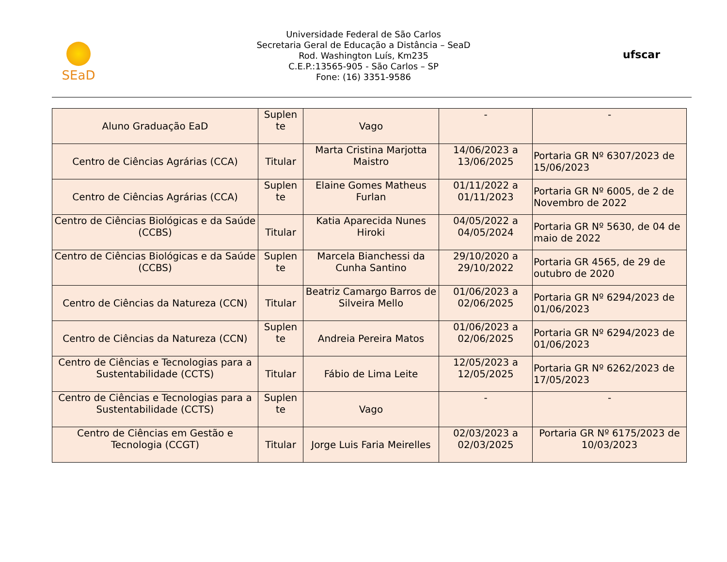SEaD
Universidade Federal de São Carlos
Secretaria Geral de Educação a Distância – SeaD
Rod. Washington Luís, Km235
C.E.P.:13565-905 - São Carlos – SP
Fone: (16) 3351-9586
ufscar
| Aluno Graduação EaD | Suplen te | Vago | - | - |
| Centro de Ciências Agrárias (CCA) | Titular | Marta Cristina Marjotta Maistro | 14/06/2023 a 13/06/2025 | Portaria GR Nº 6307/2023 de 15/06/2023 |
| Centro de Ciências Agrárias (CCA) | Suplen te | Elaine Gomes Matheus Furlan | 01/11/2022 a 01/11/2023 | Portaria GR Nº 6005, de 2 de Novembro de 2022 |
| Centro de Ciências Biológicas e da Saúde (CCBS) | Titular | Katia Aparecida Nunes Hiroki | 04/05/2022 a 04/05/2024 | Portaria GR Nº 5630, de 04 de maio de 2022 |
| Centro de Ciências Biológicas e da Saúde (CCBS) | Suplen te | Marcela Bianchessi da Cunha Santino | 29/10/2020 a 29/10/2022 | Portaria GR 4565, de 29 de outubro de 2020 |
| Centro de Ciências da Natureza (CCN) | Titular | Beatriz Camargo Barros de Silveira Mello | 01/06/2023 a 02/06/2025 | Portaria GR Nº 6294/2023 de 01/06/2023 |
| Centro de Ciências da Natureza (CCN) | Suplen te | Andreia Pereira Matos | 01/06/2023 a 02/06/2025 | Portaria GR Nº 6294/2023 de 01/06/2023 |
| Centro de Ciências e Tecnologias para a Sustentabilidade (CCTS) | Titular | Fábio de Lima Leite | 12/05/2023 a 12/05/2025 | Portaria GR Nº 6262/2023 de 17/05/2023 |
| Centro de Ciências e Tecnologias para a Sustentabilidade (CCTS) | Suplen te | Vago | - | - |
| Centro de Ciências em Gestão e Tecnologia (CCGT) | Titular | Jorge Luis Faria Meirelles | 02/03/2023 a 02/03/2025 | Portaria GR Nº 6175/2023 de 10/03/2023 |